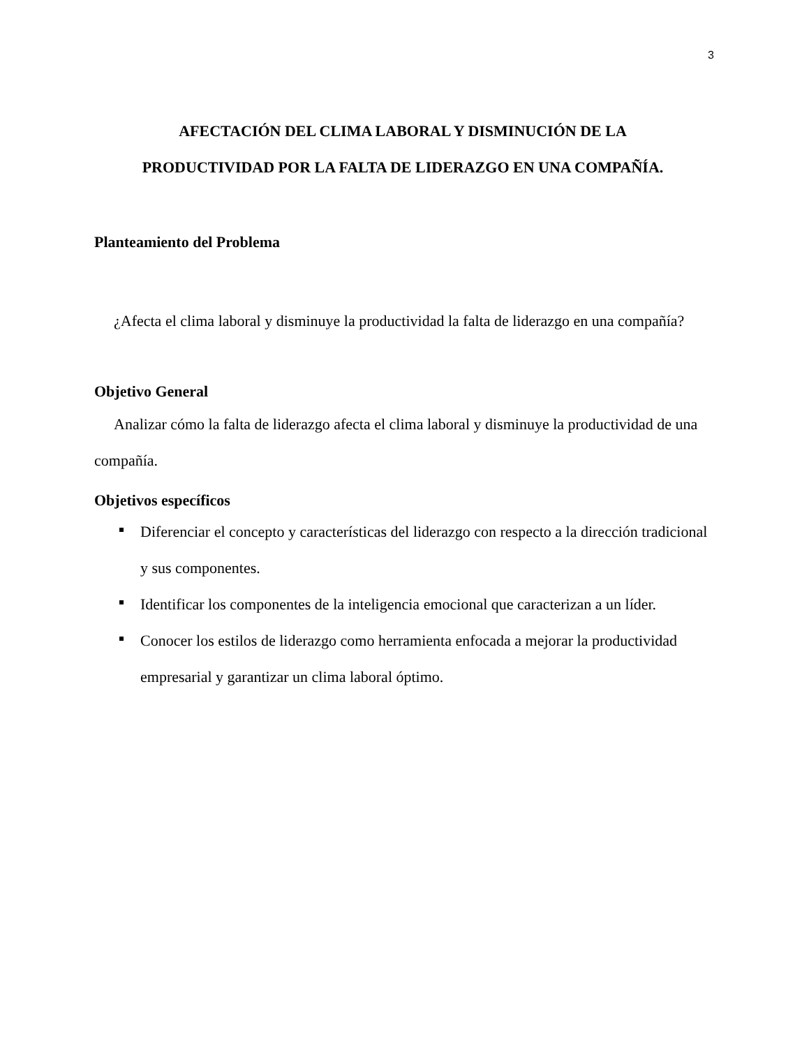3
AFECTACIÓN DEL CLIMA LABORAL Y DISMINUCIÓN DE LA
PRODUCTIVIDAD POR LA FALTA DE LIDERAZGO EN UNA COMPAÑÍA.
Planteamiento del Problema
¿Afecta el clima laboral y disminuye la productividad la falta de liderazgo en una compañía?
Objetivo General
Analizar cómo la falta de liderazgo afecta el clima laboral y disminuye la productividad de una compañía.
Objetivos específicos
Diferenciar el concepto y características del liderazgo con respecto a la dirección tradicional y sus componentes.
Identificar los componentes de la inteligencia emocional que caracterizan a un líder.
Conocer los estilos de liderazgo como herramienta enfocada a mejorar la productividad empresarial y garantizar un clima laboral óptimo.